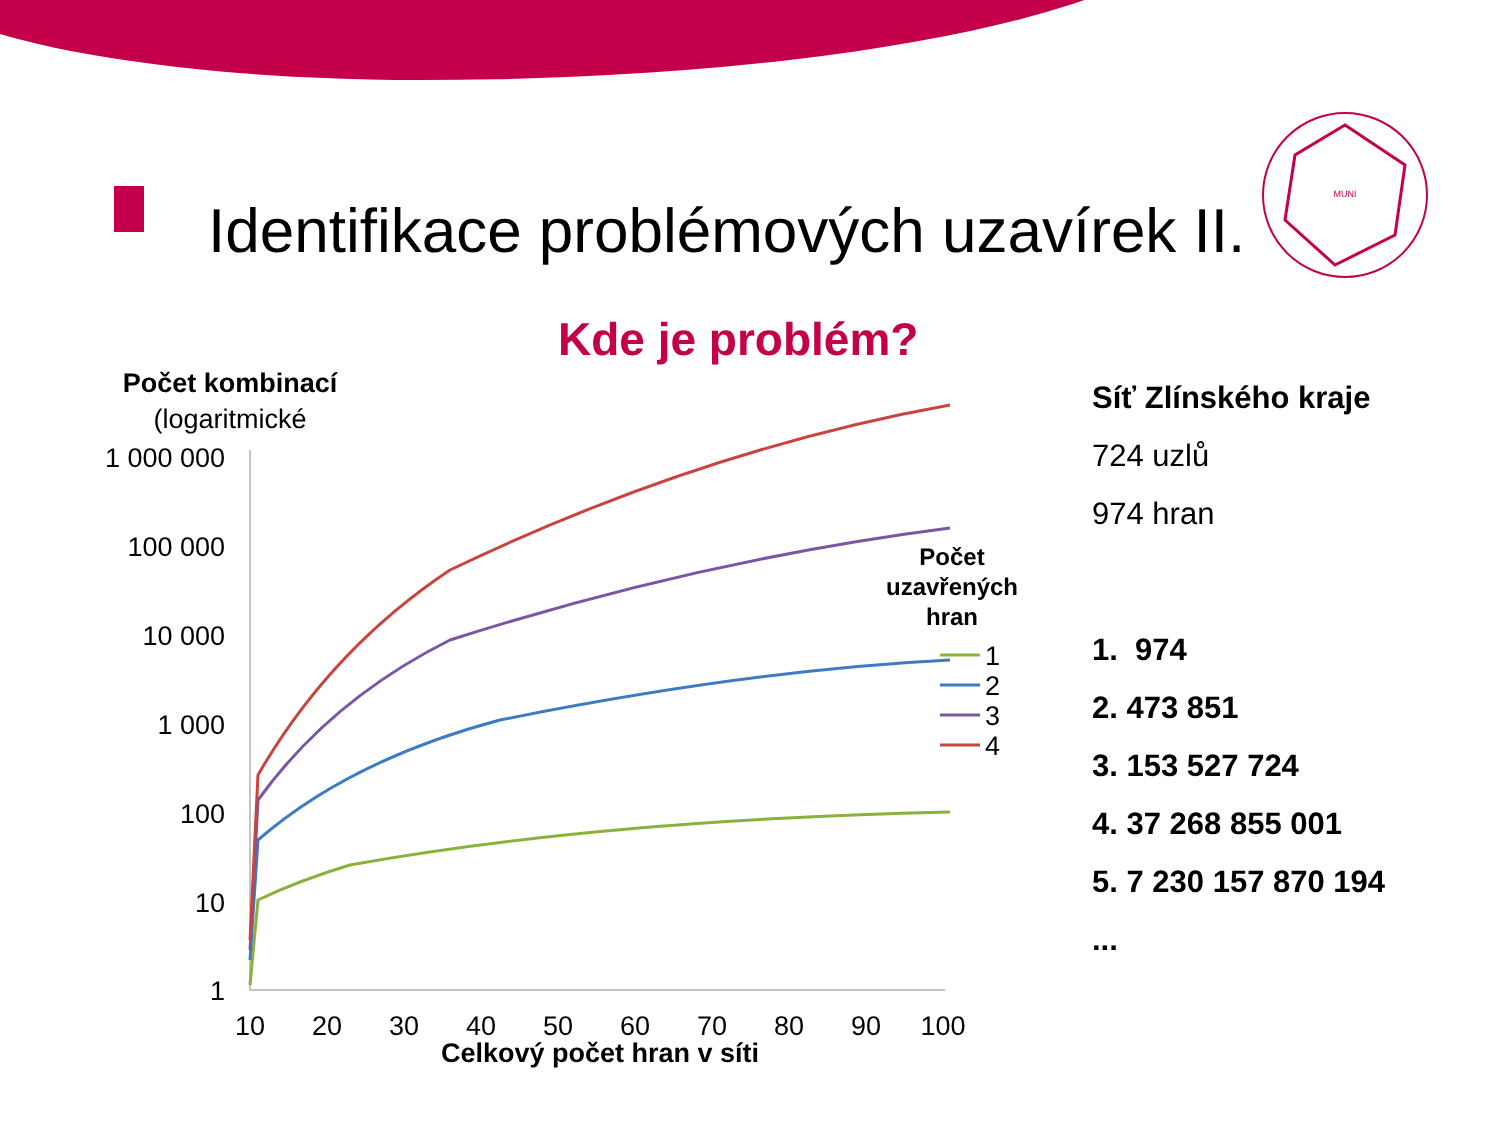Identifikace problémových uzavírek II.
MUNI
Kde je problém?
Počet kombinací
(logaritmické
1 000 000
100 000
10 000
1 000
100
10
1
10
20
30
40
50
60
70
80
90
100
Celkový počet hran v síti
Počet
uzavřených
hran
1
2
3
4
Síť Zlínského kraje
724 uzlů
974 hran
1. 974
2. 473 851
3. 153 527 724
4. 37 268 855 001
5. 7 230 157 870 194
...